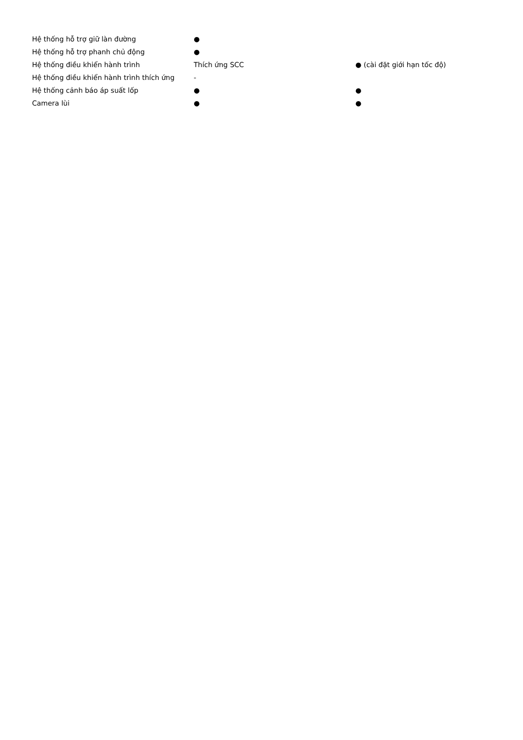| Hệ thống hỗ trợ giữ làn đường | ● | |
| Hệ thống hỗ trợ phanh chủ động | ● | |
| Hệ thống điều khiển hành trình | Thích ứng SCC | ● (cài đặt giới hạn tốc độ) |
| Hệ thống điều khiển hành trình thích ứng | - | |
| Hệ thống cảnh báo áp suất lốp | ● | ● |
| Camera lùi | ● | ● |